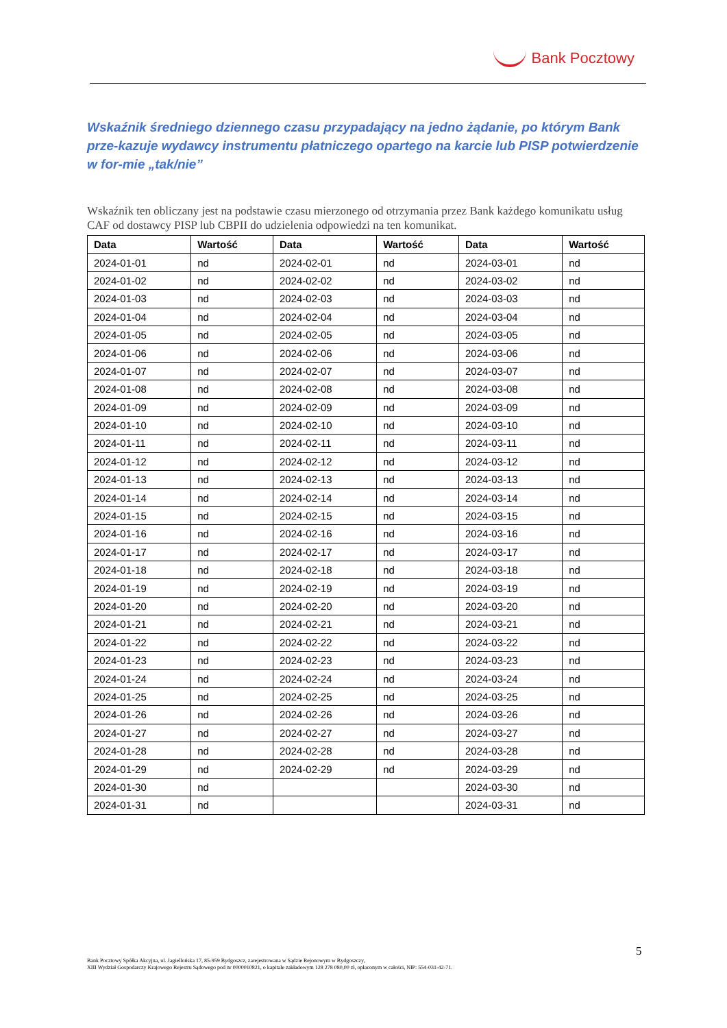Bank Pocztowy
Wskaźnik średniego dziennego czasu przypadający na jedno żądanie, po którym Bank prze-kazuje wydawcy instrumentu płatniczego opartego na karcie lub PISP potwierdzenie w for-mie „tak/nie”
Wskaźnik ten obliczany jest na podstawie czasu mierzonego od otrzymania przez Bank każdego komunikatu usług CAF od dostawcy PISP lub CBPII do udzielenia odpowiedzi na ten komunikat.
| Data | Wartość | Data | Wartość | Data | Wartość |
| --- | --- | --- | --- | --- | --- |
| 2024-01-01 | nd | 2024-02-01 | nd | 2024-03-01 | nd |
| 2024-01-02 | nd | 2024-02-02 | nd | 2024-03-02 | nd |
| 2024-01-03 | nd | 2024-02-03 | nd | 2024-03-03 | nd |
| 2024-01-04 | nd | 2024-02-04 | nd | 2024-03-04 | nd |
| 2024-01-05 | nd | 2024-02-05 | nd | 2024-03-05 | nd |
| 2024-01-06 | nd | 2024-02-06 | nd | 2024-03-06 | nd |
| 2024-01-07 | nd | 2024-02-07 | nd | 2024-03-07 | nd |
| 2024-01-08 | nd | 2024-02-08 | nd | 2024-03-08 | nd |
| 2024-01-09 | nd | 2024-02-09 | nd | 2024-03-09 | nd |
| 2024-01-10 | nd | 2024-02-10 | nd | 2024-03-10 | nd |
| 2024-01-11 | nd | 2024-02-11 | nd | 2024-03-11 | nd |
| 2024-01-12 | nd | 2024-02-12 | nd | 2024-03-12 | nd |
| 2024-01-13 | nd | 2024-02-13 | nd | 2024-03-13 | nd |
| 2024-01-14 | nd | 2024-02-14 | nd | 2024-03-14 | nd |
| 2024-01-15 | nd | 2024-02-15 | nd | 2024-03-15 | nd |
| 2024-01-16 | nd | 2024-02-16 | nd | 2024-03-16 | nd |
| 2024-01-17 | nd | 2024-02-17 | nd | 2024-03-17 | nd |
| 2024-01-18 | nd | 2024-02-18 | nd | 2024-03-18 | nd |
| 2024-01-19 | nd | 2024-02-19 | nd | 2024-03-19 | nd |
| 2024-01-20 | nd | 2024-02-20 | nd | 2024-03-20 | nd |
| 2024-01-21 | nd | 2024-02-21 | nd | 2024-03-21 | nd |
| 2024-01-22 | nd | 2024-02-22 | nd | 2024-03-22 | nd |
| 2024-01-23 | nd | 2024-02-23 | nd | 2024-03-23 | nd |
| 2024-01-24 | nd | 2024-02-24 | nd | 2024-03-24 | nd |
| 2024-01-25 | nd | 2024-02-25 | nd | 2024-03-25 | nd |
| 2024-01-26 | nd | 2024-02-26 | nd | 2024-03-26 | nd |
| 2024-01-27 | nd | 2024-02-27 | nd | 2024-03-27 | nd |
| 2024-01-28 | nd | 2024-02-28 | nd | 2024-03-28 | nd |
| 2024-01-29 | nd | 2024-02-29 | nd | 2024-03-29 | nd |
| 2024-01-30 | nd | | | 2024-03-30 | nd |
| 2024-01-31 | nd | | | 2024-03-31 | nd |
5
Bank Pocztowy Spółka Akcyjna, ul. Jagiellońska 17, 85-959 Bydgoszcz, zarejestrowana w Sądzie Rejonowym w Bydgoszczy,
XIII Wydział Gospodarczy Krajowego Rejestru Sądowego pod nr 0000010821, o kapitale zakładowym 128 278 080,00 zł, opłaconym w całości, NIP: 554-031-42-71.